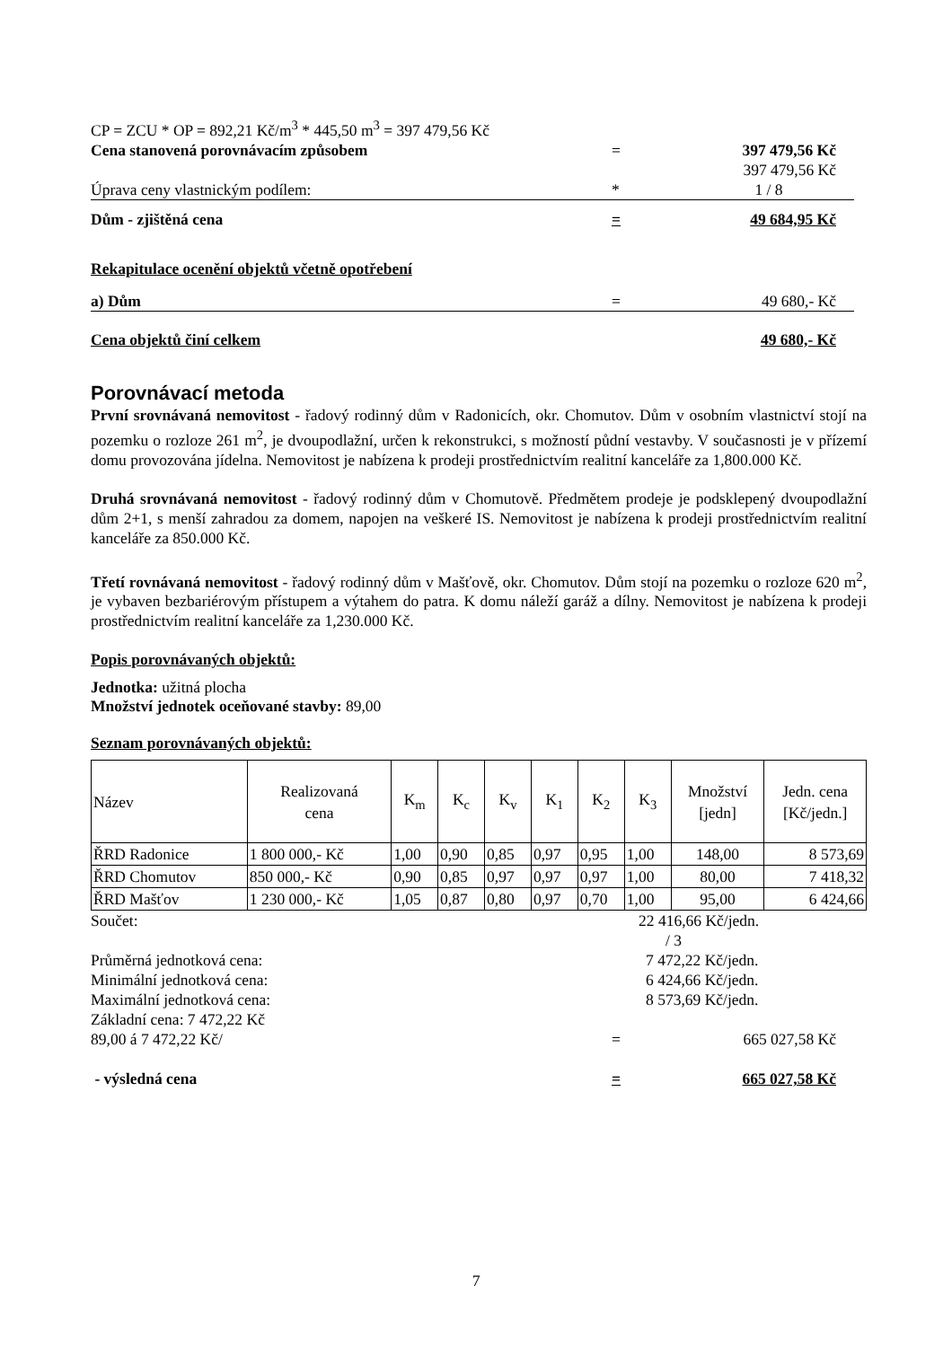CP = ZCU * OP = 892,21 Kč/m<sup>3</sup> * 445,50 m<sup>3</sup> = 397 479,56 Kč
Cena stanovená porovnávacím způsobem = 397 479,56 Kč
397 479,56 Kč
Úprava ceny vlastnickým podílem: * 1 / 8
Dům - zjištěná cena = 49 684,95 Kč
Rekapitulace ocenění objektů včetně opotřebení
a) Dům = 49 680,- Kč
Cena objektů činí celkem 49 680,- Kč
Porovnávací metoda
První srovnávaná nemovitost - řadový rodinný dům v Radonicích, okr. Chomutov. Dům v osobním vlastnictví stojí na pozemku o rozloze 261 m<sup>2</sup>, je dvoupodlažní, určen k rekonstrukci, s možností půdní vestavby. V současnosti je v přízemí domu provozována jídelna. Nemovitost je nabízena k prodeji prostřednictvím realitní kanceláře za 1,800.000 Kč.
Druhá srovnávaná nemovitost - řadový rodinný dům v Chomutově. Předmětem prodeje je podsklepený dvoupodlažní dům 2+1, s menší zahradou za domem, napojen na veškeré IS. Nemovitost je nabízena k prodeji prostřednictvím realitní kanceláře za 850.000 Kč.
Třetí rovnávaná nemovitost - řadový rodinný dům v Mašťově, okr. Chomutov. Dům stojí na pozemku o rozloze 620 m<sup>2</sup>, je vybaven bezbariérovým přístupem a výtahem do patra. K domu náleží garáž a dílny. Nemovitost je nabízena k prodeji prostřednictvím realitní kanceláře za 1,230.000 Kč.
Popis porovnávaných objektů:
Jednotka: užitná plocha
Množství jednotek oceňované stavby: 89,00
Seznam porovnávaných objektů:
| Název | Realizovaná cena | K<sub>m</sub> | K<sub>c</sub> | K<sub>v</sub> | K<sub>1</sub> | K<sub>2</sub> | K<sub>3</sub> | Množství [jedn] | Jedn. cena [Kč/jedn.] |
| --- | --- | --- | --- | --- | --- | --- | --- | --- | --- |
| ŘRD Radonice | 1 800 000,- Kč | 1,00 | 0,90 | 0,85 | 0,97 | 0,95 | 1,00 | 148,00 | 8 573,69 |
| ŘRD Chomutov | 850 000,- Kč | 0,90 | 0,85 | 0,97 | 0,97 | 0,97 | 1,00 | 80,00 | 7 418,32 |
| ŘRD Mašťov | 1 230 000,- Kč | 1,05 | 0,87 | 0,80 | 0,97 | 0,70 | 1,00 | 95,00 | 6 424,66 |
Součet: 22 416,66 Kč/jedn.
/ 3
Průměrná jednotková cena: 7 472,22 Kč/jedn.
Minimální jednotková cena: 6 424,66 Kč/jedn.
Maximální jednotková cena: 8 573,69 Kč/jedn.
Základní cena: 7 472,22 Kč
89,00 á 7 472,22 Kč/ = 665 027,58 Kč
- výsledná cena = 665 027,58 Kč
7